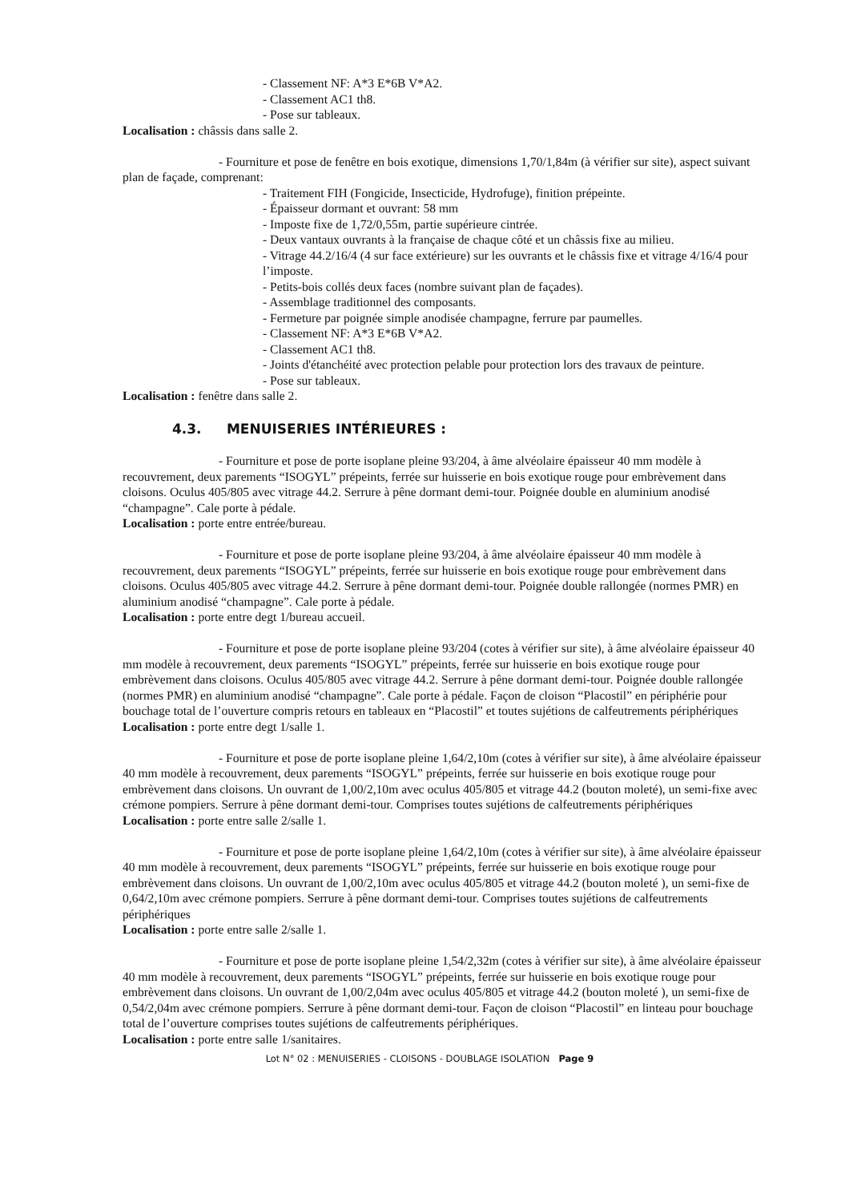- Classement NF: A*3 E*6B V*A2.
- Classement AC1 th8.
- Pose sur tableaux.
Localisation : châssis dans salle 2.
- Fourniture et pose de fenêtre en bois exotique, dimensions 1,70/1,84m (à vérifier sur site), aspect suivant plan de façade, comprenant:
- Traitement FIH (Fongicide, Insecticide, Hydrofuge), finition prépeinte.
- Épaisseur dormant et ouvrant: 58 mm
- Imposte fixe de 1,72/0,55m, partie supérieure cintrée.
- Deux vantaux ouvrants à la française de chaque côté et un châssis fixe au milieu.
- Vitrage 44.2/16/4 (4 sur face extérieure) sur les ouvrants et le châssis fixe et vitrage 4/16/4 pour l’imposte.
- Petits-bois collés deux faces (nombre suivant plan de façades).
- Assemblage traditionnel des composants.
- Fermeture par poignée simple anodisée champagne, ferrure par paumelles.
- Classement NF: A*3 E*6B V*A2.
- Classement AC1 th8.
- Joints d'étanchéité avec protection pelable pour protection lors des travaux de peinture.
- Pose sur tableaux.
Localisation : fenêtre dans salle 2.
4.3. MENUISERIES INTÉRIEURES :
- Fourniture et pose de porte isoplane pleine 93/204, à âme alvéolaire épaisseur 40 mm modèle à recouvrement, deux parements “ISOGYL” prépeints, ferrée sur huisserie en bois exotique rouge pour embrèvement dans cloisons. Oculus 405/805 avec vitrage 44.2. Serrure à pêne dormant demi-tour. Poignée double en aluminium anodisé “champagne”. Cale porte à pédale.
Localisation : porte entre entrée/bureau.
- Fourniture et pose de porte isoplane pleine 93/204, à âme alvéolaire épaisseur 40 mm modèle à recouvrement, deux parements “ISOGYL” prépeints, ferrée sur huisserie en bois exotique rouge pour embrèvement dans cloisons. Oculus 405/805 avec vitrage 44.2. Serrure à pêne dormant demi-tour. Poignée double rallongée (normes PMR) en aluminium anodisé “champagne”. Cale porte à pédale.
Localisation : porte entre degt 1/bureau accueil.
- Fourniture et pose de porte isoplane pleine 93/204 (cotes à vérifier sur site), à âme alvéolaire épaisseur 40 mm modèle à recouvrement, deux parements “ISOGYL” prépeints, ferrée sur huisserie en bois exotique rouge pour embrèvement dans cloisons. Oculus 405/805 avec vitrage 44.2. Serrure à pêne dormant demi-tour. Poignée double rallongée (normes PMR) en aluminium anodisé “champagne”. Cale porte à pédale. Façon de cloison “Placostil” en périphérie pour bouchage total de l’ouverture compris retours en tableaux en “Placostil” et toutes sujétions de calfeutrements périphériques
Localisation : porte entre degt 1/salle 1.
- Fourniture et pose de porte isoplane pleine 1,64/2,10m (cotes à vérifier sur site), à âme alvéolaire épaisseur 40 mm modèle à recouvrement, deux parements “ISOGYL” prépeints, ferrée sur huisserie en bois exotique rouge pour embrèvement dans cloisons. Un ouvrant de 1,00/2,10m avec oculus 405/805 et vitrage 44.2 (bouton moleté), un semi-fixe avec crémone pompiers. Serrure à pêne dormant demi-tour. Comprises toutes sujétions de calfeutrements périphériques
Localisation : porte entre salle 2/salle 1.
- Fourniture et pose de porte isoplane pleine 1,64/2,10m (cotes à vérifier sur site), à âme alvéolaire épaisseur 40 mm modèle à recouvrement, deux parements “ISOGYL” prépeints, ferrée sur huisserie en bois exotique rouge pour embrèvement dans cloisons. Un ouvrant de 1,00/2,10m avec oculus 405/805 et vitrage 44.2 (bouton moleté ), un semi-fixe de 0,64/2,10m avec crémone pompiers. Serrure à pêne dormant demi-tour. Comprises toutes sujétions de calfeutrements périphériques
Localisation : porte entre salle 2/salle 1.
- Fourniture et pose de porte isoplane pleine 1,54/2,32m (cotes à vérifier sur site), à âme alvéolaire épaisseur 40 mm modèle à recouvrement, deux parements “ISOGYL” prépeints, ferrée sur huisserie en bois exotique rouge pour embrèvement dans cloisons. Un ouvrant de 1,00/2,04m avec oculus 405/805 et vitrage 44.2 (bouton moleté ), un semi-fixe de 0,54/2,04m avec crémone pompiers. Serrure à pêne dormant demi-tour. Façon de cloison “Placostil” en linteau pour bouchage total de l’ouverture comprises toutes sujétions de calfeutrements périphériques.
Localisation : porte entre salle 1/sanitaires.
Lot N° 02 : MENUISERIES - CLOISONS - DOUBLAGE ISOLATION Page 9